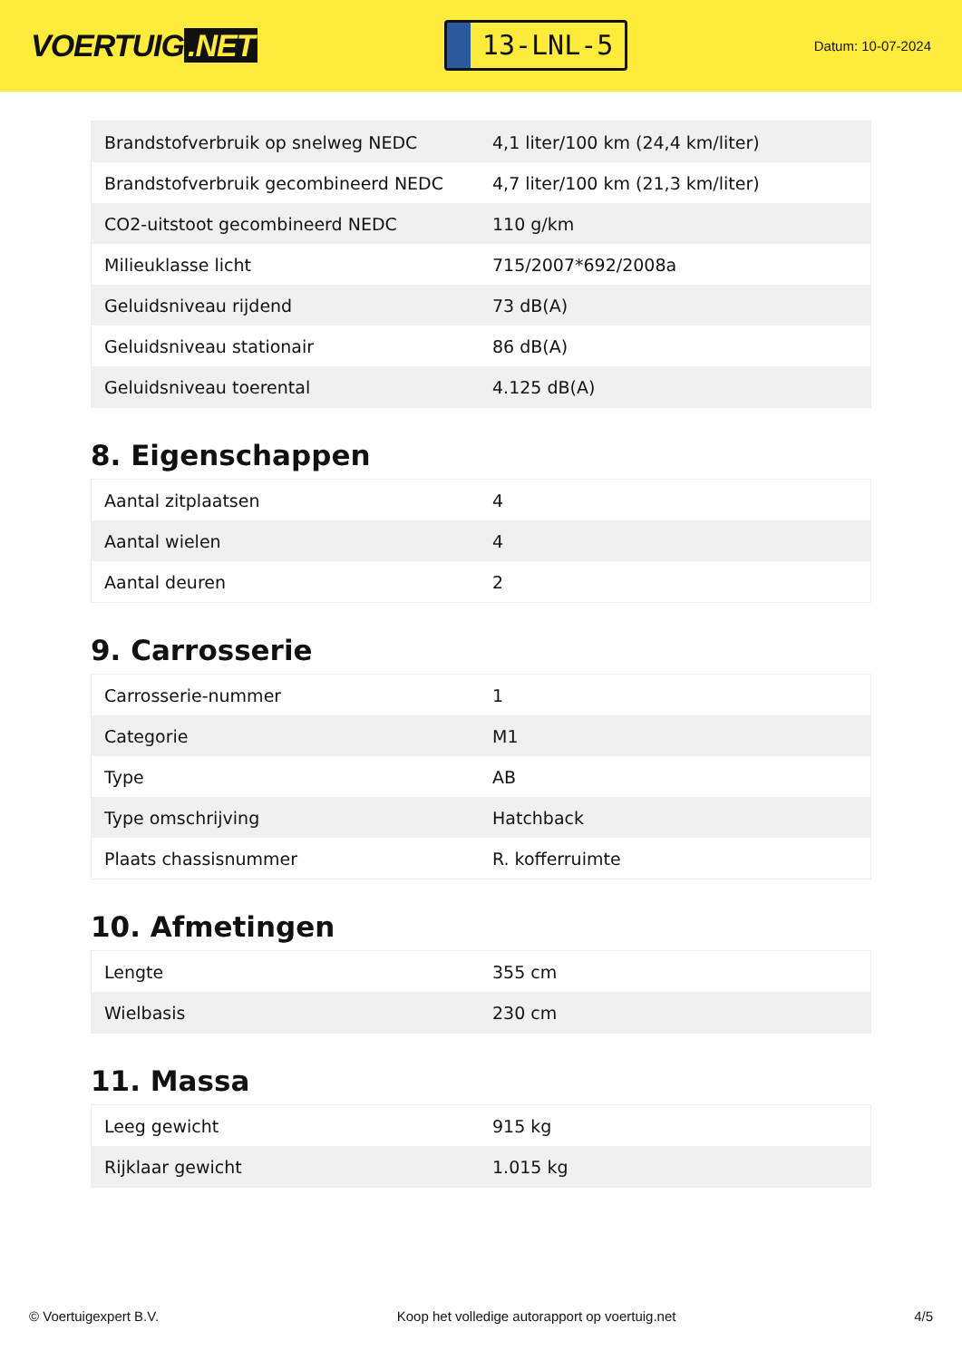VOERTUIG.NET
13-LNL-5
Datum: 10-07-2024
| Brandstofverbruik op snelweg NEDC | 4,1 liter/100 km (24,4 km/liter) |
| Brandstofverbruik gecombineerd NEDC | 4,7 liter/100 km (21,3 km/liter) |
| CO2-uitstoot gecombineerd NEDC | 110 g/km |
| Milieuklasse licht | 715/2007*692/2008a |
| Geluidsniveau rijdend | 73 dB(A) |
| Geluidsniveau stationair | 86 dB(A) |
| Geluidsniveau toerental | 4.125 dB(A) |
8. Eigenschappen
| Aantal zitplaatsen | 4 |
| Aantal wielen | 4 |
| Aantal deuren | 2 |
9. Carrosserie
| Carrosserie-nummer | 1 |
| Categorie | M1 |
| Type | AB |
| Type omschrijving | Hatchback |
| Plaats chassisnummer | R. kofferruimte |
10. Afmetingen
| Lengte | 355 cm |
| Wielbasis | 230 cm |
11. Massa
| Leeg gewicht | 915 kg |
| Rijklaar gewicht | 1.015 kg |
© Voertuigexpert B.V. Koop het volledige autorapport op voertuig.net 4/5